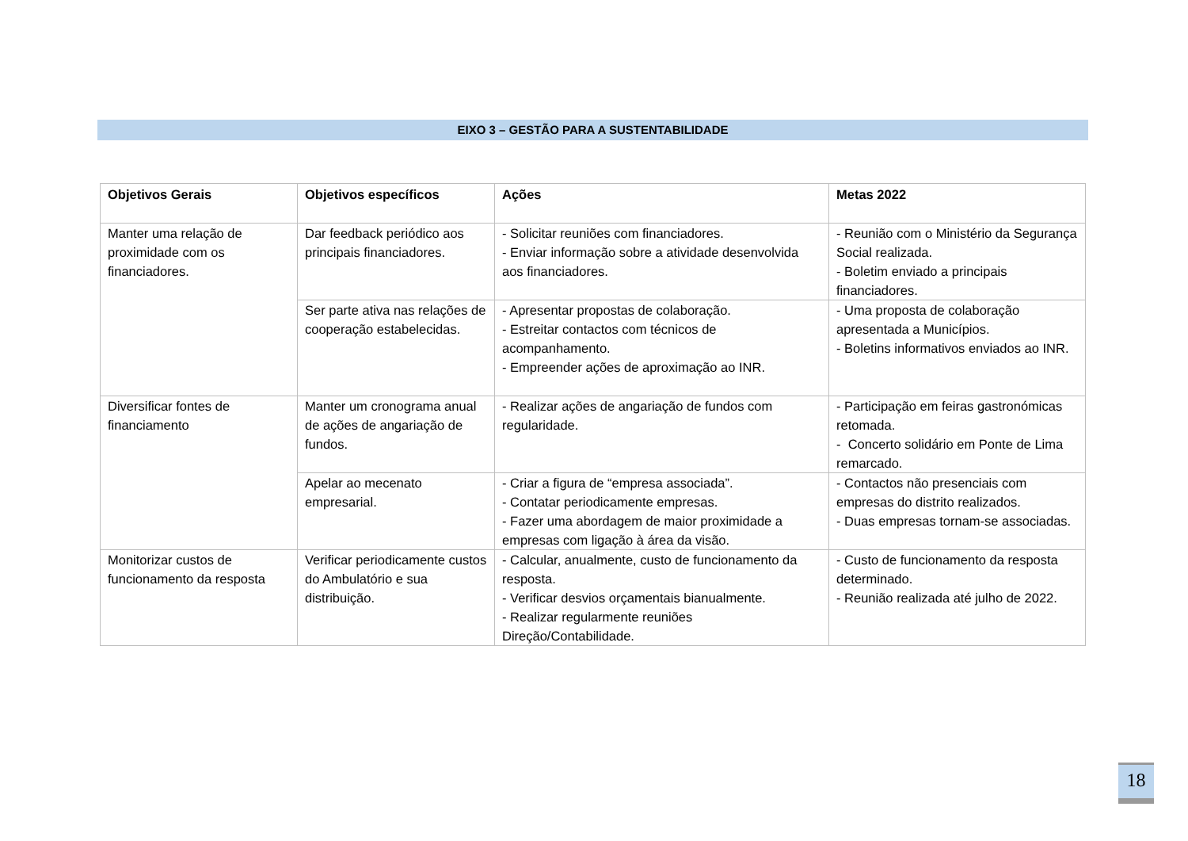EIXO 3 – GESTÃO PARA A SUSTENTABILIDADE
| Objetivos Gerais | Objetivos específicos | Ações | Metas 2022 |
| --- | --- | --- | --- |
| Manter uma relação de proximidade com os financiadores. | Dar feedback periódico aos principais financiadores. | - Solicitar reuniões com financiadores. - Enviar informação sobre a atividade desenvolvida aos financiadores. | - Reunião com o Ministério da Segurança Social realizada. - Boletim enviado a principais financiadores. |
| | Ser parte ativa nas relações de cooperação estabelecidas. | - Apresentar propostas de colaboração. - Estreitar contactos com técnicos de acompanhamento. - Empreender ações de aproximação ao INR. | - Uma proposta de colaboração apresentada a Municípios. - Boletins informativos enviados ao INR. |
| Diversificar fontes de financiamento | Manter um cronograma anual de ações de angariação de fundos. | - Realizar ações de angariação de fundos com regularidade. | - Participação em feiras gastronómicas retomada. - Concerto solidário em Ponte de Lima remarcado. |
| | Apelar ao mecenato empresarial. | - Criar a figura de “empresa associada”. - Contatar periodicamente empresas. - Fazer uma abordagem de maior proximidade a empresas com ligação à área da visão. | - Contactos não presenciais com empresas do distrito realizados. - Duas empresas tornam-se associadas. |
| Monitorizar custos de funcionamento da resposta | Verificar periodicamente custos do Ambulatório e sua distribuição. | - Calcular, anualmente, custo de funcionamento da resposta. - Verificar desvios orçamentais bianualmente. - Realizar regularmente reuniões Direção/Contabilidade. | - Custo de funcionamento da resposta determinado. - Reunião realizada até julho de 2022. |
18